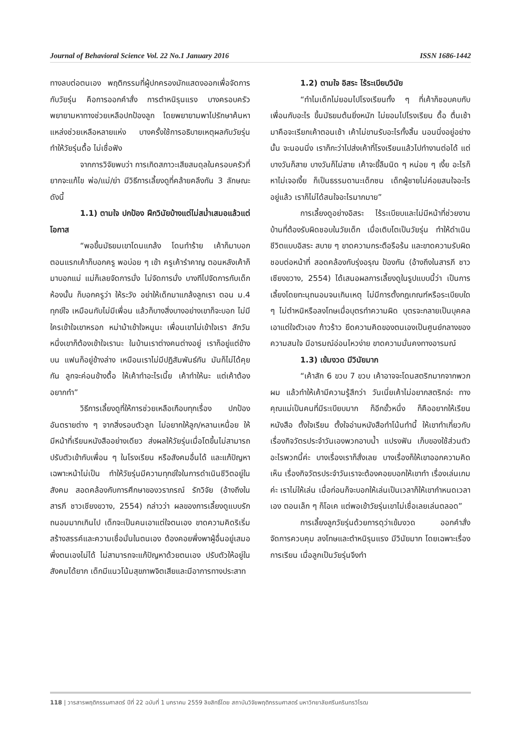Journal of Behavioral Science Vol. 22 No.1 January 2016 ISSN 1686-1442
ทางลบต่อตนเอง พฤติกรรมที่ผู้ปกครองมักแสดงออกเพื่อจัดการกับวัยรุ่น คือการออกคำสั่ง การตำหนิรุนแรง บางครอบครัวพยายามหาทางช่วยเหลือปกป้องลูก โดยพยายามพาไปรักษาค้นหาแหล่งช่วยเหลือหลายแห่ง บางครั้งใช้การอธิบายเหตุผลกับวัยรุ่น ทำให้วัยรุ่นดื้อ ไม่เชื่อฟัง
จากการวิจัยพบว่า การเกิดสภาวะเสียสมดุลในครอบครัวที่ยากจะแก้ไข พ่อ/แม่/ย่า มีวิธีการเลี้ยงดูที่คล้ายคลึงกัน 3 ลักษณะ ดังนี้
1.1) ตามใจ ปกป้อง ฝึกวินัยบ้างแต่ไม่สม่ำเสมอแล้วแต่โอกาส
“พอขึ้นมัธยมเขาโดนแกล้ง โดนทำร้าย เค้าก็มาบอก ตอนแรกเค้าก็บอกครู พอบ่อย ๆ เข้า ครูเค้ารำคาญ ตอนหลังเค้าก็มาบอกแม่ แม่ก็เลยจัดการมั่ง ไม่จัดการมั่ง บางทีไปจัดการกับเด็กห้องนั้น ก็บอกครูว่า ให้ระวัง อย่าให้เด็กมาแกล้งลูกเรา ตอน ม.4 ทุกข์ใจ เหมือนกับไม่มีเพื่อน แล้วก็บางสิ่งบางอย่างเขาก็จะบอก ไม่มีใครเข้าใจเขาหรอก หม่าม้าเข้าใจหนูนะ เพื่อนเขาไม่เข้าใจเรา สักวันหนึ่งเขาก็ต้องเข้าใจเรานะ ในบ้านเราต่างคนต่างอยู่ เราก็อยู่แต่ข้างบน แฟนก็อยู่ข้างล่าง เหมือนเราไม่มีปฏิสัมพันธ์กัน มันก็ไม่ได้คุยกัน ลูกจะค่อนข้างดื้อ ให้เค้าทำอะไรเนี้ย เค้าทำให้นะ แต่เค้าต้องอยากทำ”
วิธีการเลี้ยงดูที่ให้การช่วยเหลือเกือบทุกเรื่อง ปกป้องอันตรายต่าง ๆ จากสิ่งรอบตัวลูก ไม่อยากให้ลูก/หลานเหนื่อย ให้มีหน้าที่เรียนหนังสืออย่างเดียว ส่งผลให้วัยรุ่นเมื่อโตขึ้นไม่สามารถปรับตัวเข้ากับเพื่อน ๆ ในโรงเรียน หรือสังคมอื่นได้ และแก้ปัญหาเฉพาะหน้าไม่เป็น ทำให้วัยรุ่นมีความทุกข์ใจในการดำเนินชีวิตอยู่ในสังคม สอดคล้องกับการศึกษาของวราภรณ์ รักวิจัย (อ้างถึงในสารภี ชาวเชียงขวาง, 2554) กล่าวว่า ผลของการเลี้ยงดูแบบรักถนอมมากเกินไป เด็กจะเป็นคนเอาแต่ใจตนเอง ขาดความคิดริเริ่มสร้างสรรค์และความเชื่อมั่นในตนเอง ต้องคอยพึ่งพาผู้อื่นอยู่เสมอ พึ่งตนเองไม่ได้ ไม่สามารถจะแก้ปัญหาด้วยตนเอง ปรับตัวให้อยู่ในสังคมได้ยาก เด็กมีแนวโน้มสุขภาพจิตเสียและมีอาการทางประสาท
1.2) ตามใจ อิสระ ไร้ระเบียบวินัย
“ทำไมเด็กไม่ยอมไปโรงเรียนทั้ง ๆ ที่เค้าก็ชอบคบกับเพื่อนกับอะไร ขึ้นมัธยมต้นยิ่งหนัก ไม่ยอมไปโรงเรียน ดื้อ ตื่นเช้ามาคือจะเรียกเค้าตอนเช้า เค้าไม่ขานรับอะไรทั้งสิ้น นอนนิ่งอยู่อย่างนั้น จะนอนนิ่ง เราก็กะว่าไปส่งเค้าที่โรงเรียนแล้วไปทำงานต่อได้ แต่บางวันก็สาย บางวันก็ไม่สาย เค้าจะขี้ลืมนิด ๆ หน่อย ๆ เงี้ย อะไรก็หาไม่เจอเงี้ย ก็เป็นธรรมดานะเด็กซน เด็กผู้ชายไม่ค่อยสนใจอะไรอยู่แล้ว เราก็ไม่ได้สนใจอะไรมากมาย”
การเลี้ยงดูอย่างอิสระ ไร้ระเบียบและไม่มีหน้าที่ช่วยงานบ้านที่ต้องรับผิดชอบในวัยเด็ก เมื่อเติบโตเป็นวัยรุ่น ทำให้ดำเนินชีวิตแบบอิสระ สบาย ๆ ขาดความกระตือรือร้น และขาดความรับผิดชอบต่อหน้าที่ สอดคล้องกับรุ่งอรุณ ป้องกัน (อ้างถึงในสารภี ชาวเชียงขวาง, 2554) ได้เสนอผลการเลี้ยงดูในรูปแบบนี้ว่า เป็นการเลี้ยงโดยทะนุถนอมจนเกินเหตุ ไม่มีการตั้งกฎเกณฑ์หรือระเบียบใด ๆ ไม่ตำหนิหรือลงโทษเมื่อบุตรทำความผิด บุตรจะกลายเป็นบุคคลเอาแต่ใจตัวเอง ก้าวร้าว ยึดความคิดของตนเองเป็นศูนย์กลางของความสนใจ มีอารมณ์อ่อนไหวง่าย ขาดความมั่นคงทางอารมณ์
1.3) เข้มงวด มีวินัยมาก
“เค้าสัก 6 ขวบ 7 ขวบ เค้าอาจจะโดนสตริกมากจากพวกผม แล้วทำให้เค้ามีความรู้สึกว่า วันเนี่ยเค้าไม่อยากสตริกอ่ะ ทางคุณแม่เป็นคนที่มีระเบียบมาก ก็อีกขั้วหนึ่ง ก็คืออยากให้เรียนหนังสือ ตั้งใจเรียน ตั้งใจอ่านหนังสือทำโน้นทำนี้ ให้เขาทำเกี่ยวกับเรื่องกิจวัตรประจำวันเองพวกอาบน้ำ แปรงฟัน เก็บของใช้ส่วนตัวอะไรพวกนี้ค่ะ บางเรื่องเราก็สั่งเลย บางเรื่องก็ให้เขาออกความคิดเห็น เรื่องกิจวัตรประจำวันเราจะต้องคอยบอกให้เขาทำ เรื่องเล่นเกมค่ะ เราไม่ให้เล่น เมื่อก่อนก็จะบอกให้เล่นเป็นเวลาก็ให้เขากำหนดเวลาเอง ตอนเล็ก ๆ ก็โอเค แต่พอเข้าวัยรุ่นเขาไม่เชื่อเลยเล่นตลอด”
การเลี้ยงลูกวัยรุ่นด้วยการดุว่าเข้มงวด ออกคำสั่ง จัดการควบคุม ลงโทษและตำหนิรุนแรง มีวินัยมาก โดยเฉพาะเรื่องการเรียน เมื่อลูกเป็นวัยรุ่นจึงทำ
118 | วารสารพฤติกรรมศาสตร์ ปีที่ 22 ฉบับที่ 1 มกราคม 2559 ลิขสิทธิ์โดย สถาบันวิจัยพฤติกรรมศาสตร์ มหาวิทยาลัยศรีนครินทรวิโรฒ